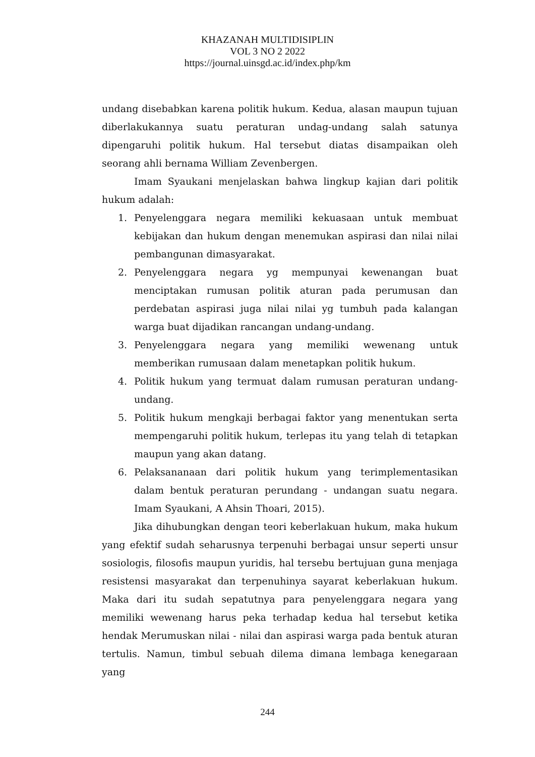KHAZANAH MULTIDISIPLIN
VOL 3 NO 2 2022
https://journal.uinsgd.ac.id/index.php/km
undang disebabkan karena politik hukum. Kedua, alasan maupun tujuan diberlakukannya suatu peraturan undag-undang salah satunya dipengaruhi politik hukum. Hal tersebut diatas disampaikan oleh seorang ahli bernama William Zevenbergen.
Imam Syaukani menjelaskan bahwa lingkup kajian dari politik hukum adalah:
1. Penyelenggara negara memiliki kekuasaan untuk membuat kebijakan dan hukum dengan menemukan aspirasi dan nilai nilai pembangunan dimasyarakat.
2. Penyelenggara negara yg mempunyai kewenangan buat menciptakan rumusan politik aturan pada perumusan dan perdebatan aspirasi juga nilai nilai yg tumbuh pada kalangan warga buat dijadikan rancangan undang-undang.
3. Penyelenggara negara yang memiliki wewenang untuk memberikan rumusaan dalam menetapkan politik hukum.
4. Politik hukum yang termuat dalam rumusan peraturan undang-undang.
5. Politik hukum mengkaji berbagai faktor yang menentukan serta mempengaruhi politik hukum, terlepas itu yang telah di tetapkan maupun yang akan datang.
6. Pelaksananaan dari politik hukum yang terimplementasikan dalam bentuk peraturan perundang - undangan suatu negara. Imam Syaukani, A Ahsin Thoari, 2015).
Jika dihubungkan dengan teori keberlakuan hukum, maka hukum yang efektif sudah seharusnya terpenuhi berbagai unsur seperti unsur sosiologis, filosofis maupun yuridis, hal tersebu bertujuan guna menjaga resistensi masyarakat dan terpenuhinya sayarat keberlakuan hukum. Maka dari itu sudah sepatutnya para penyelenggara negara yang memiliki wewenang harus peka terhadap kedua hal tersebut ketika hendak Merumuskan nilai - nilai dan aspirasi warga pada bentuk aturan tertulis. Namun, timbul sebuah dilema dimana lembaga kenegaraan yang
244